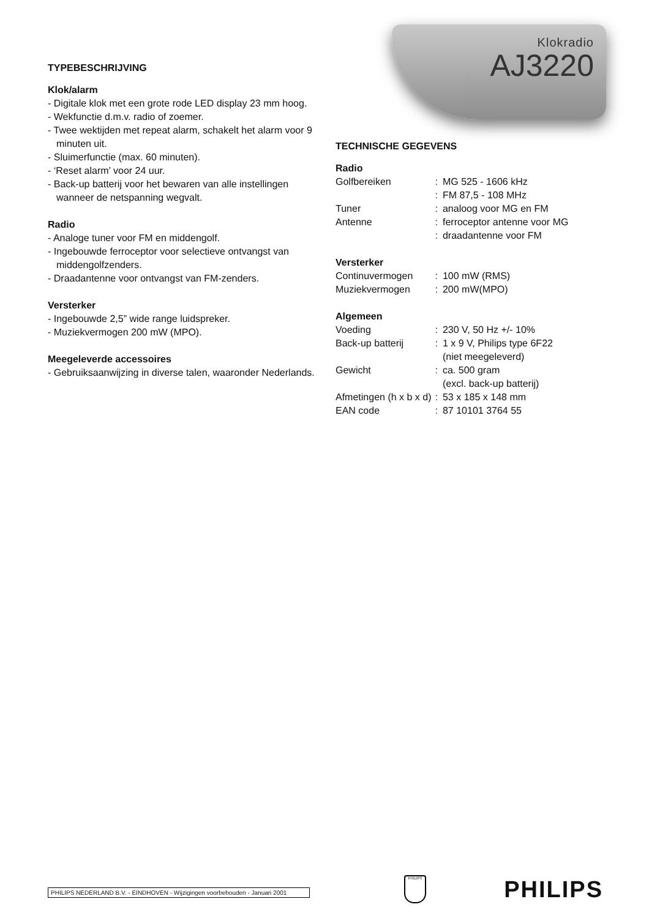Klokradio
AJ3220
TYPEBESCHRIJVING
Klok/alarm
- Digitale klok met een grote rode LED display 23 mm hoog.
- Wekfunctie d.m.v. radio of zoemer.
- Twee wektijden met repeat alarm, schakelt het alarm voor 9 minuten uit.
- Sluimerfunctie (max. 60 minuten).
- ‘Reset alarm’ voor 24 uur.
- Back-up batterij voor het bewaren van alle instellingen wanneer de netspanning wegvalt.
Radio
- Analoge tuner voor FM en middengolf.
- Ingebouwde ferroceptor voor selectieve ontvangst van middengolfzenders.
- Draadantenne voor ontvangst van FM-zenders.
Versterker
- Ingebouwde 2,5” wide range luidspreker.
- Muziekvermogen 200 mW (MPO).
Meegeleverde accessoires
- Gebruiksaanwijzing in diverse talen, waaronder Nederlands.
TECHNISCHE GEGEVENS
| Radio | | |
| Golfbereiken | : | MG 525 - 1606 kHz |
| | : | FM 87,5 - 108 MHz |
| Tuner | : | analoog voor MG en FM |
| Antenne | : | ferroceptor antenne voor MG |
| | : | draadantenne voor FM |
| Versterker | | |
| Continuvermogen | : | 100 mW (RMS) |
| Muziekvermogen | : | 200 mW(MPO) |
| Algemeen | | |
| Voeding | : | 230 V, 50 Hz +/- 10% |
| Back-up batterij | : | 1 x 9 V, Philips type 6F22 (niet meegeleverd) |
| Gewicht | : | ca. 500 gram (excl. back-up batterij) |
| Afmetingen (h x b x d) | : | 53 x 185 x 148 mm |
| EAN code | : | 87 10101 3764 55 |
PHILIPS NEDERLAND B.V. - EINDHOVEN - Wijzigingen voorbehouden - Januari 2001
PHILIPS PHILIPS